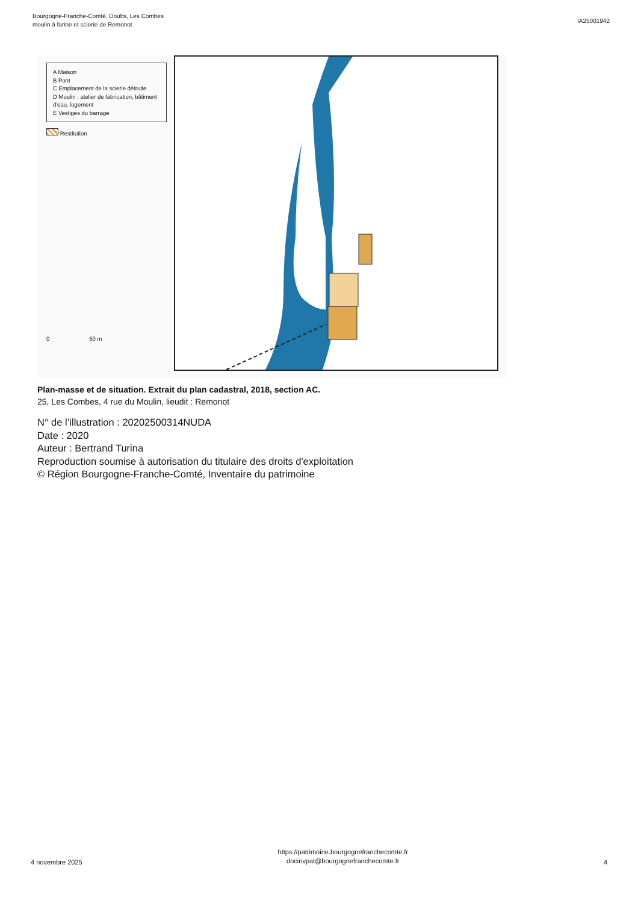Bourgogne-Franche-Comté, Doubs, Les Combes
moulin à farine et scierie de Remonot
IA25001942
A Maison
B Pont
C Emplacement de la scierie détruite
D Moulin : atelier de fabrication, bâtiment d'eau, logement
E Vestiges du barrage
Restitution
0 50 m
Plan-masse et de situation. Extrait du plan cadastral, 2018, section AC.
25, Les Combes, 4 rue du Moulin, lieudit : Remonot
N° de l’illustration : 20202500314NUDA
Date : 2020
Auteur : Bertrand Turina
Reproduction soumise à autorisation du titulaire des droits d'exploitation
© Région Bourgogne-Franche-Comté, Inventaire du patrimoine
4 novembre 2025
https://patrimoine.bourgognefranchecomte.fr
docinvpat@bourgognefranchecomte.fr
4